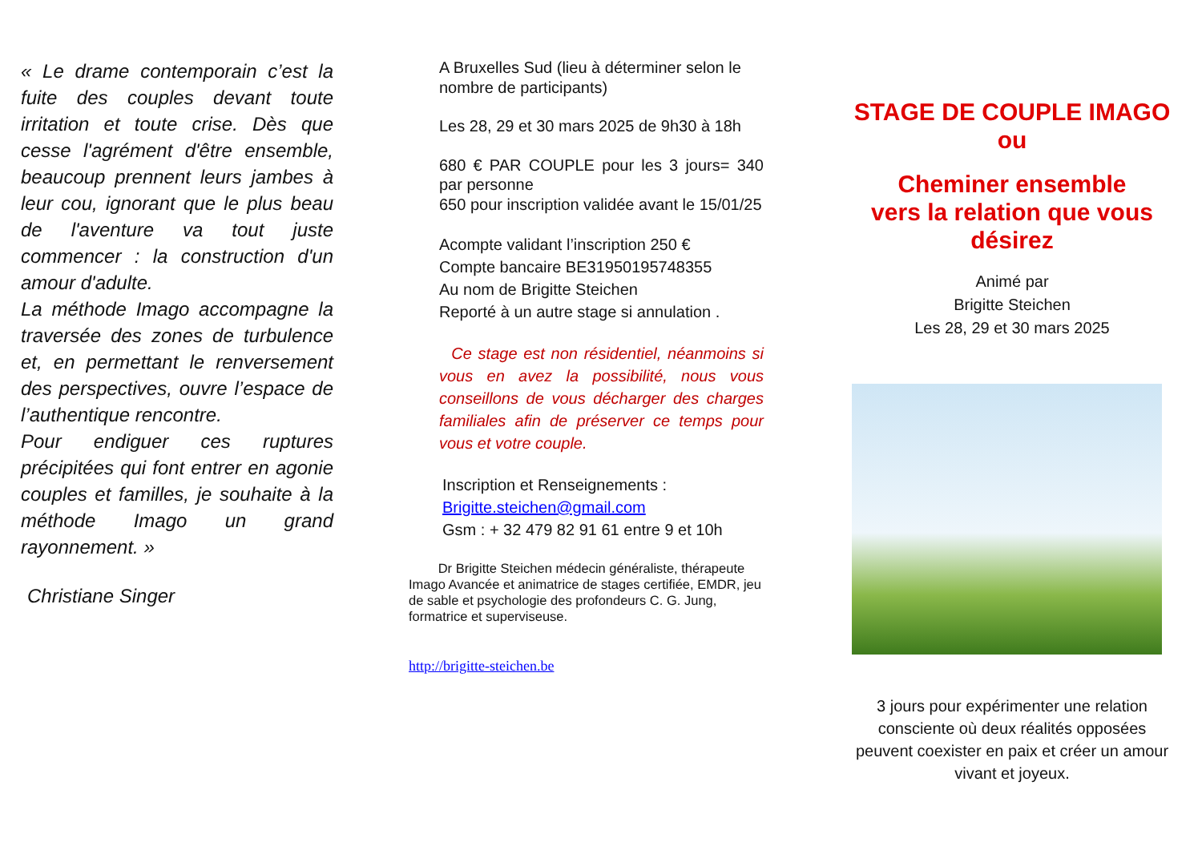« Le drame contemporain c’est la fuite des couples devant toute irritation et toute crise. Dès que cesse l'agrément d'être ensemble, beaucoup prennent leurs jambes à leur cou, ignorant que le plus beau de l'aventure va tout juste commencer : la construction d'un amour d'adulte.
La méthode Imago accompagne la traversée des zones de turbulence et, en permettant le renversement des perspectives, ouvre l’espace de l’authentique rencontre.
Pour endiguer ces ruptures précipitées qui font entrer en agonie couples et familles, je souhaite à la méthode Imago un grand rayonnement. »
Christiane Singer
A Bruxelles Sud (lieu à déterminer selon le nombre de participants)
Les 28, 29 et 30 mars 2025 de 9h30 à 18h
680 € PAR COUPLE pour les 3 jours= 340 par personne
650 pour inscription validée avant le 15/01/25
Acompte validant l’inscription 250 €
Compte bancaire BE31950195748355
Au nom de Brigitte Steichen
Reporté à un autre stage si annulation .
Ce stage est non résidentiel, néanmoins si vous en avez la possibilité, nous vous conseillons de vous décharger des charges familiales afin de préserver ce temps pour vous et votre couple.
Inscription et Renseignements :
Brigitte.steichen@gmail.com
Gsm : + 32 479 82 91 61 entre 9 et 10h
Dr Brigitte Steichen médecin généraliste, thérapeute Imago Avancée et animatrice de stages certifiée, EMDR, jeu de sable et psychologie des profondeurs C. G. Jung, formatrice et superviseuse.
http://brigitte-steichen.be
STAGE DE COUPLE IMAGO
ou
Cheminer ensemble
vers la relation que vous désirez
Animé par
Brigitte Steichen
Les 28, 29 et 30 mars 2025
3 jours pour expérimenter une relation consciente où deux réalités opposées peuvent coexister en paix et créer un amour vivant et joyeux.